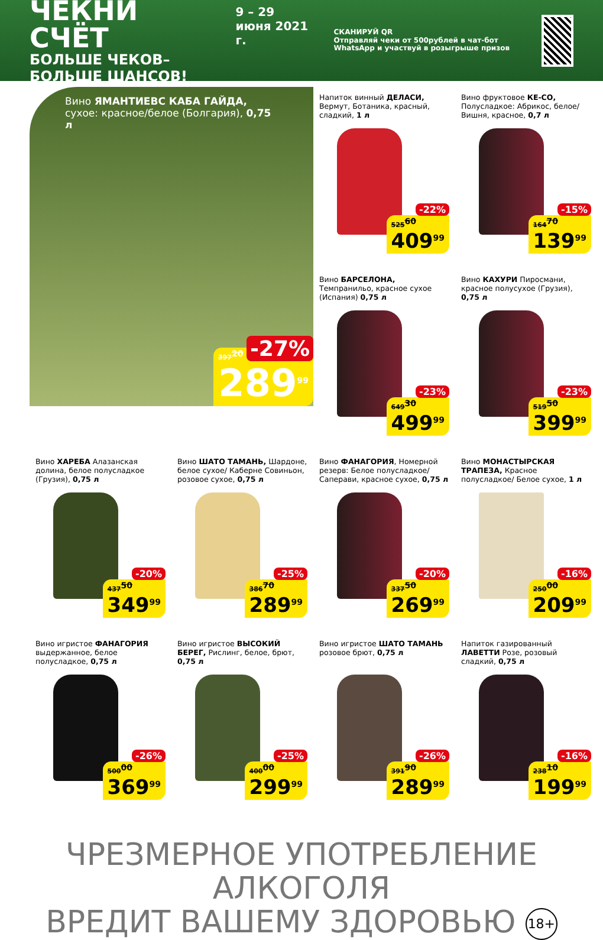ЧЕКНИ СЧЁТ
БОЛЬШЕ ЧЕКОВ–БОЛЬШЕ ШАНСОВ!
9 – 29 июня 2021 г.
СКАНИРУЙ QR
Отправляй чеки от 500рублей в чат-бот WhatsApp и участвуй в розыгрыше призов
Вино ЯМАНТИЕВС КАБА ГАЙДА,
сухое: красное/белое (Болгария), 0,75 л
-27% 397<sup>20</sup>
289<sup>99</sup>
Напиток винный ДЕЛАСИ, Вермут, Ботаника, красный, сладкий, 1 л
-22%
525<sup>60</sup>
409<sup>99</sup>
Вино фруктовое КЕ-СО, Полусладкое: Абрикос, белое/ Вишня, красное, 0,7 л
-15%
164<sup>70</sup>
139<sup>99</sup>
Вино БАРСЕЛОНА, Темпранильо, красное сухое (Испания) 0,75 л
-23%
649<sup>30</sup>
499<sup>99</sup>
Вино КАХУРИ Пиросмани, красное полусухое (Грузия), 0,75 л
-23%
519<sup>50</sup>
399<sup>99</sup>
Вино ХАРЕБА Алазанская долина, белое полусладкое (Грузия), 0,75 л
-20%
437<sup>50</sup>
349<sup>99</sup>
Вино ШАТО ТАМАНЬ, Шардоне, белое сухое/ Каберне Совиньон, розовое сухое, 0,75 л
-25%
386<sup>70</sup>
289<sup>99</sup>
Вино ФАНАГОРИЯ, Номерной резерв: Белое полусладкое/ Саперави, красное сухое, 0,75 л
-20%
337<sup>50</sup>
269<sup>99</sup>
Вино МОНАСТЫРСКАЯ ТРАПЕЗА, Красное полусладкое/ Белое сухое, 1 л
-16%
250<sup>00</sup>
209<sup>99</sup>
Вино игристое ФАНАГОРИЯ выдержанное, белое полусладкое, 0,75 л
-26%
500<sup>00</sup>
369<sup>99</sup>
Вино игристое ВЫСОКИЙ БЕРЕГ, Рислинг, белое, брют, 0,75 л
-25%
400<sup>00</sup>
299<sup>99</sup>
Вино игристое ШАТО ТАМАНЬ розовое брют, 0,75 л
-26%
391<sup>90</sup>
289<sup>99</sup>
Напиток газированный ЛАВЕТТИ Розе, розовый сладкий, 0,75 л
-16%
238<sup>10</sup>
199<sup>99</sup>
ЧРЕЗМЕРНОЕ УПОТРЕБЛЕНИЕ АЛКОГОЛЯ
ВРЕДИТ ВАШЕМУ ЗДОРОВЬЮ 18+